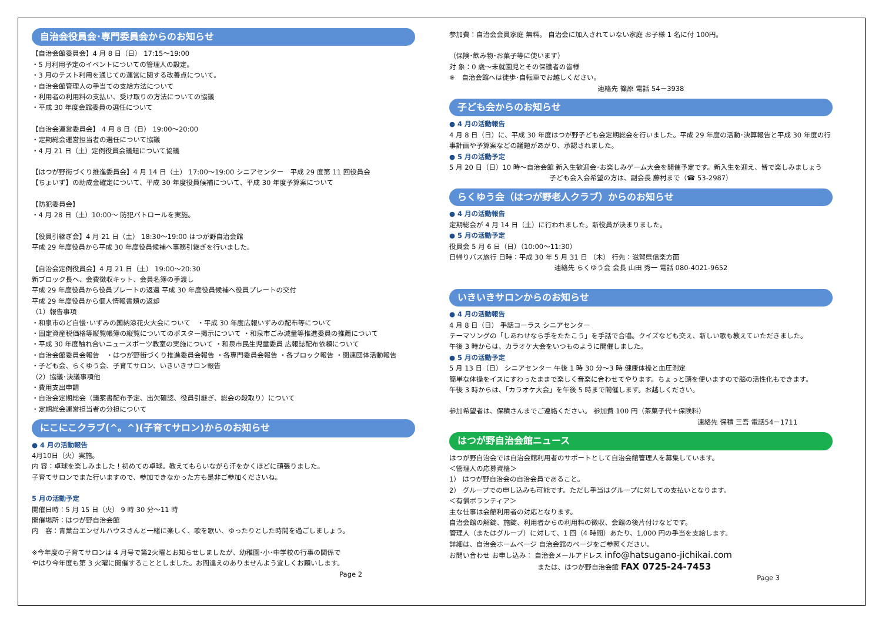自治会役員会･専門委員会からのお知らせ
【自治会館委員会】4 月 8 日（日） 17:15～19:00
・5 月利用予定のイベントについての管理人の設定。
・3 月のテスト利用を通じての運営に関する改善点について。
・自治会館管理人の手当ての支給方法について
・利用者の利用料の支払い、受け取りの方法についての協議
・平成 30 年度会館委員の選任について
【自治会運営委員会】 4 月 8 日（日） 19:00～20:00
・定期総会運営担当者の選任について協議
・4 月 21 日（土）定例役員会議題について協議
【はつが野街づくり推進委員会】4 月 14 日（土） 17:00～19:00 シニアセンター　平成 29 度第 11 回役員会
【ちょいず】の助成金確定について、平成 30 年度役員候補について、平成 30 年度予算案について
【防犯委員会】
・4 月 28 日（土）10:00～ 防犯パトロールを実施。
【役員引継ぎ会】4 月 21 日（土） 18:30～19:00 はつが野自治会館
平成 29 年度役員から平成 30 年度役員候補へ事務引継ぎを行いました。
【自治会定例役員会】4 月 21 日（土） 19:00～20:30
新ブロック長へ、会費徴収キット、会員名簿の手渡し
平成 29 年度役員から役員プレートの返還 平成 30 年度役員候補へ役員プレートの交付
平成 29 年度役員から個人情報書類の返却
（1）報告事項
・和泉市のど自慢･いずみの国納涼花火大会について　・平成 30 年度広報いずみの配布等について
・固定資産税価格等縦覧帳簿の縦覧についてのポスター掲示について ・和泉市ごみ減量等推進委員の推薦について
・平成 30 年度触れ合いニュースポーツ教室の実施について ・和泉市民生児童委員 広報誌配布依頼について
・自治会館委員会報告　・はつが野街づくり推進委員会報告 ・各専門委員会報告 ・各ブロック報告 ・関連団体活動報告
・子ども会、らくゆう会、子育てサロン、いきいきサロン報告
（2）協議･決議事項他
・費用支出申請
・自治会定期総会（議案書配布予定、出欠確認、役員引継ぎ、総会の段取り）について
・定期総会運営担当者の分担について
にこにこクラブ(^。^)(子育てサロン)からのお知らせ
● 4 月の活動報告
4月10日（火）実施。
内 容：卓球を楽しみました！初めての卓球。教えてもらいながら汗をかくほどに頑張りました。
子育てサロンでまた行いますので、参加できなかった方も是非ご参加くださいね。
5 月の活動予定
開催日時：5 月 15 日（火） 9 時 30 分～11 時
開催場所：はつが野自治会館
内　容：青葉台エンゼルハウスさんと一緒に楽しく、歌を歌い、ゆったりとした時間を過ごしましょう。
※今年度の子育てサロンは 4 月号で第2火曜とお知らせしましたが、幼稚園･小･中学校の行事の関係で
やはり今年度も第 3 火曜に開催することとしました。お間違えのありませんよう宜しくお願いします。
Page 2
参加費：自治会会員家庭 無料。 自治会に加入されていない家庭 お子様 1 名に付 100円。
（保険･飲み物･お菓子等に使います）
対 象：0 歳～未就園児とその保護者の皆様
※　自治会館へは徒歩･自転車でお越しください。
連絡先 篠原 電話 54－3938
子ども会からのお知らせ
● 4 月の活動報告
4 月 8 日（日）に、平成 30 年度はつが野子ども会定期総会を行いました。平成 29 年度の活動･決算報告と平成 30 年度の行事計画や予算案などの議題があがり、承認されました。
● 5 月の活動予定
5 月 20 日（日）10 時～自治会館 新入生歓迎会･お楽しみゲーム大会を開催予定です。新入生を迎え、皆で楽しみましょう
子ども会入会希望の方は、副会長 藤村まで（☎ 53-2987）
らくゆう会（はつが野老人クラブ）からのお知らせ
● 4 月の活動報告
定期総会が 4 月 14 日（土）に行われました。新役員が決まりました。
● 5 月の活動予定
役員会 5 月 6 日（日）（10:00～11:30）
日帰りバス旅行 日時：平成 30 年 5 月 31 日 （木） 行先：滋賀県信楽方面
連絡先 らくゆう会 会長 山田 秀一 電話 080-4021-9652
いきいきサロンからのお知らせ
● 4 月の活動報告
4 月 8 日（日） 手話コーラス シニアセンター
テーマソングの「しあわせなら手をたたこう」を手話で合唱。クイズなども交え、新しい歌も教えていただきました。
午後 3 時からは、カラオケ大会をいつものように開催しました。
● 5 月の活動予定
5 月 13 日（日） シニアセンター 午後 1 時 30 分～3 時 健康体操と血圧測定
簡単な体操をイスにすわったままで楽しく音楽に合わせてやります。ちょっと頭を使いますので脳の活性化もできます。
午後 3 時からは、「カラオケ大会」を午後 5 時まで開催します。お越しください。
参加希望者は、保積さんまでご連絡ください。 参加費 100 円（茶菓子代＋保険料）
連絡先 保積 三吾 電話54－1711
はつが野自治会館ニュース
はつが野自治会では自治会館利用者のサポートとして自治会館管理人を募集しています。
＜管理人の応募資格＞
1） はつが野自治会の自治会員であること。
2） グループでの申し込みも可能です。ただし手当はグループに対しての支払いとなります。
＜有償ボランティア＞
主な仕事は会館利用者の対応となります。
自治会館の解錠、施錠、利用者からの利用料の徴収、会館の後片付けなどです。
管理人（またはグループ）に対して、1 回（4 時間）あたり、1,000 円の手当を支給します。
詳細は、自治会ホームページ 自治会館のページをご参照ください。
お問い合わせ お申し込み： 自治会メールアドレス info@hatsugano-jichikai.com
または、はつが野自治会館 FAX 0725-24-7453
Page 3